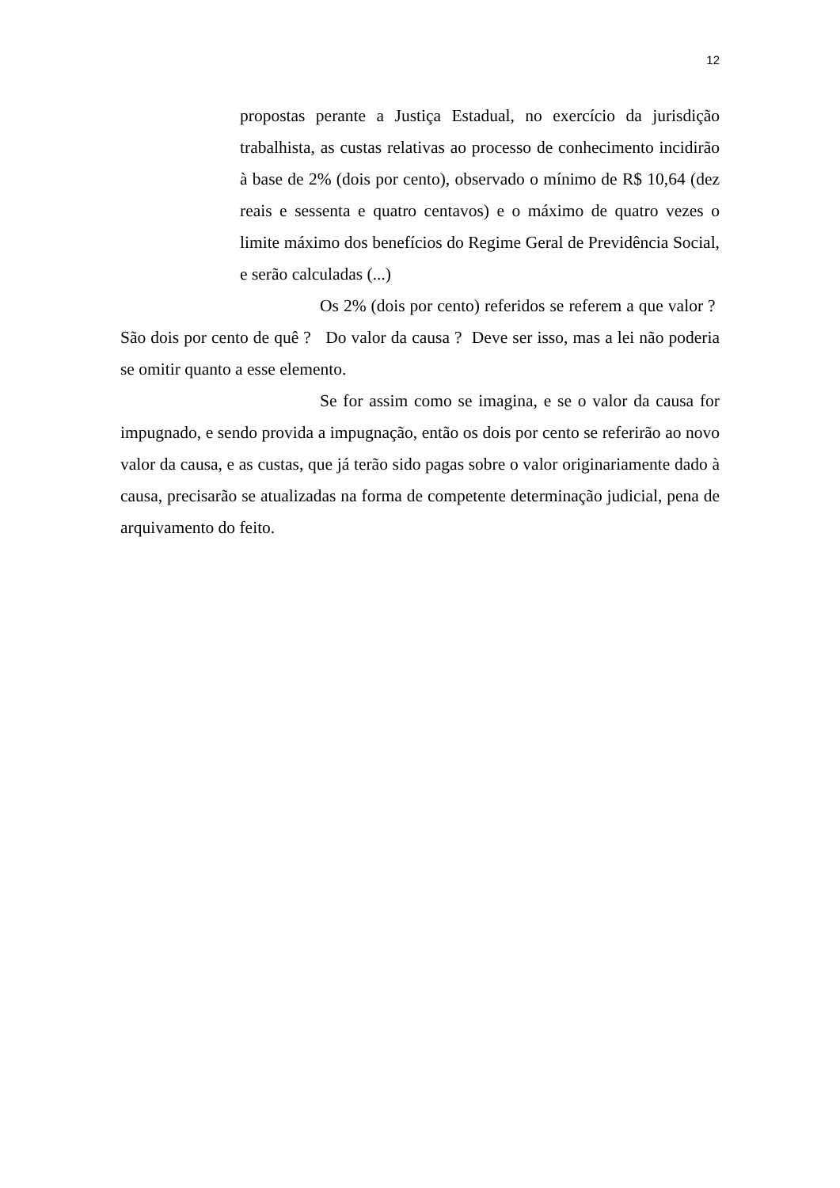12
propostas perante a Justiça Estadual, no exercício da jurisdição trabalhista, as custas relativas ao processo de conhecimento incidirão à base de 2% (dois por cento), observado o mínimo de R$ 10,64 (dez reais e sessenta e quatro centavos) e o máximo de quatro vezes o limite máximo dos benefícios do Regime Geral de Previdência Social, e serão calculadas (...)
Os 2% (dois por cento) referidos se referem a que valor ? São dois por cento de quê ? Do valor da causa ? Deve ser isso, mas a lei não poderia se omitir quanto a esse elemento.
Se for assim como se imagina, e se o valor da causa for impugnado, e sendo provida a impugnação, então os dois por cento se referirão ao novo valor da causa, e as custas, que já terão sido pagas sobre o valor originariamente dado à causa, precisarão se atualizadas na forma de competente determinação judicial, pena de arquivamento do feito.